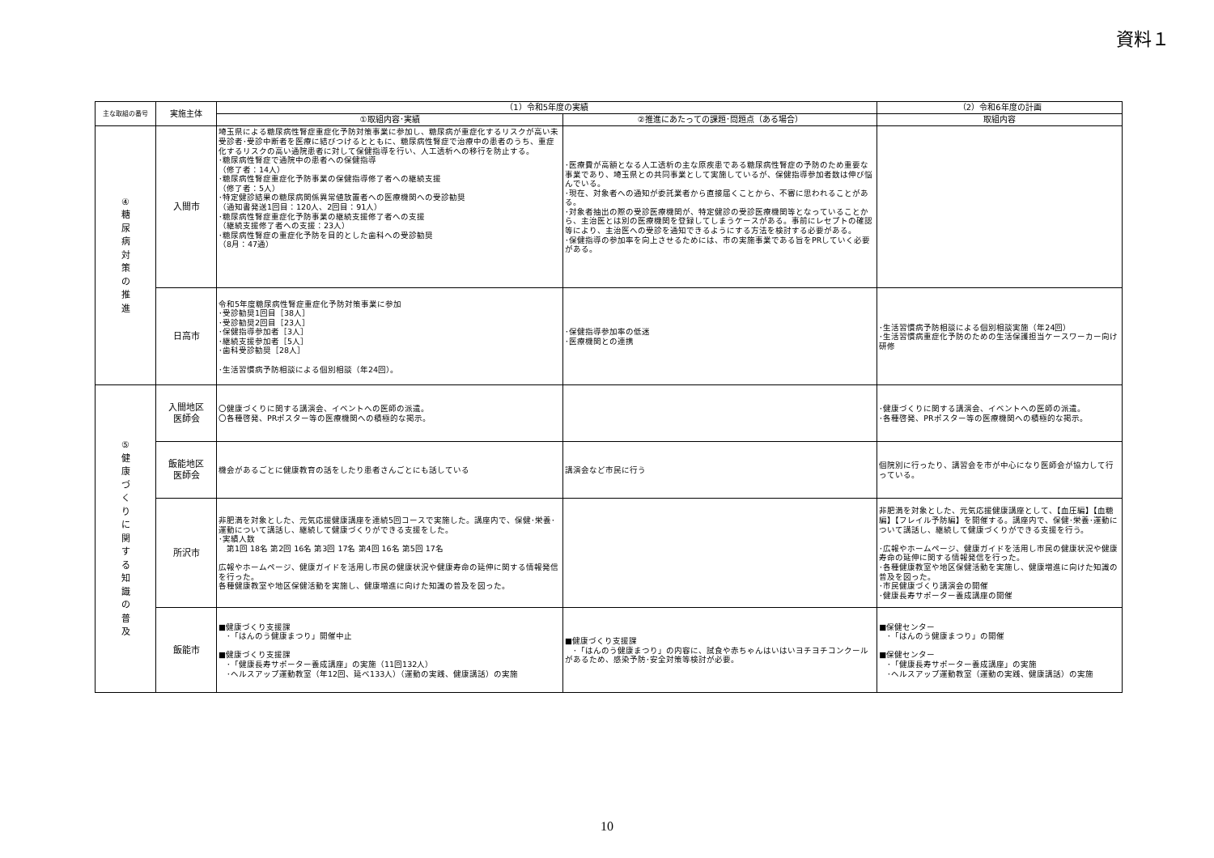資料１
| 主な取組の番号 | 実施主体 | （1）令和5年度の実績 | | （2）令和6年度の計画 |
| --- | --- | --- | --- | --- |
| | | ①取組内容･実績 | ②推進にあたっての課題･問題点（ある場合） | 取組内容 |
| ④ 糖 尿 病 対 策 の 推 進 | 入間市 | 埼玉県による糖尿病性腎症重症化予防対策事業に参加し、糖尿病が重症化するリスクが高い未受診者･受診中断者を医療に結びつけるとともに、糖尿病性腎症で治療中の患者のうち、重症化するリスクの高い通院患者に対して保健指導を行い、人工透析への移行を防止する。 ･糖尿病性腎症で通院中の患者への保健指導 （修了者：14人） ･糖尿病性腎症重症化予防事業の保健指導修了者への継続支援 （修了者：5人） ･特定健診結果の糖尿病関係異常値放置者への医療機関への受診勧奨 （通知書発送1回目：120人、2回目：91人） ･糖尿病性腎症重症化予防事業の継続支援修了者への支援 （継続支援修了者への支援：23人） ･糖尿病性腎症の重症化予防を目的とした歯科への受診勧奨 （8月：47通） | ･医療費が高額となる人工透析の主な原疾患である糖尿病性腎症の予防のため重要な事業であり、埼玉県との共同事業として実施しているが、保健指導参加者数は伸び悩んでいる。 ･現在、対象者への通知が委託業者から直接届くことから、不審に思われることがある。 ･対象者抽出の際の受診医療機関が、特定健診の受診医療機関等となっていることから、主治医とは別の医療機関を登録してしまうケースがある。事前にレセプトの確認等により、主治医への受診を通知できるようにする方法を検討する必要がある。 ･保健指導の参加率を向上させるためには、市の実施事業である旨をPRしていく必要がある。 | |
| | 日高市 | 令和5年度糖尿病性腎症重症化予防対策事業に参加 ･受診勧奨1回目［38人］ ･受診勧奨2回目［23人］ ･保健指導参加者［3人］ ･継続支援参加者［5人］ ･歯科受診勧奨［28人］ ･生活習慣病予防相談による個別相談（年24回）。 | ･保健指導参加率の低迷 ･医療機関との連携 | ･生活習慣病予防相談による個別相談実施（年24回） ･生活習慣病重症化予防のための生活保護担当ケースワーカー向け研修 |
| ⑤ 健 康 づ く り に 関 す る 知 識 の 普 及 | 入間地区 医師会 | 〇健康づくりに関する講演会、イベントへの医師の派遣。 〇各種啓発、PRポスター等の医療機関への積極的な掲示。 | | ･健康づくりに関する講演会、イベントへの医師の派遣。 ･各種啓発、PRポスター等の医療機関への積極的な掲示。 |
| | 飯能地区 医師会 | 機会があるごとに健康教育の話をしたり患者さんごとにも話している | 講演会など市民に行う | 個院別に行ったり、講習会を市が中心になり医師会が協力して行っている。 |
| | 所沢市 | 非肥満を対象とした、元気応援健康講座を連続5回コースで実施した。講座内で、保健･栄養･運動について講話し、継続して健康づくりができる支援をした。 ･実績人数 第1回 18名 第2回 16名 第3回 17名 第4回 16名 第5回 17名 広報やホームページ、健康ガイドを活用し市民の健康状況や健康寿命の延伸に関する情報発信を行った。 各種健康教室や地区保健活動を実施し、健康増進に向けた知識の普及を図った。 | | 非肥満を対象とした、元気応援健康講座として、【血圧編】【血糖編】【フレイル予防編】を開催する。講座内で、保健･栄養･運動について講話し、継続して健康づくりができる支援を行う。 ･広報やホームページ、健康ガイドを活用し市民の健康状況や健康寿命の延伸に関する情報発信を行った。 ･各種健康教室や地区保健活動を実施し、健康増進に向けた知識の普及を図った。 ･市民健康づくり講演会の開催 ･健康長寿サポーター養成講座の開催 |
| | 飯能市 | ■健康づくり支援課 ･「はんのう健康まつり」開催中止 ■健康づくり支援課 ･「健康長寿サポーター養成講座」の実施（11回132人） ･ヘルスアップ運動教室（年12回、延べ133人）（運動の実践、健康講話）の実施 | ■健康づくり支援課 ･「はんのう健康まつり」の内容に、試食や赤ちゃんはいはいヨチヨチコンクールがあるため、感染予防･安全対策等検討が必要。 | ■保健センター ･「はんのう健康まつり」の開催 ■保健センター ･「健康長寿サポーター養成講座」の実施 ･ヘルスアップ運動教室（運動の実践、健康講話）の実施 |
10